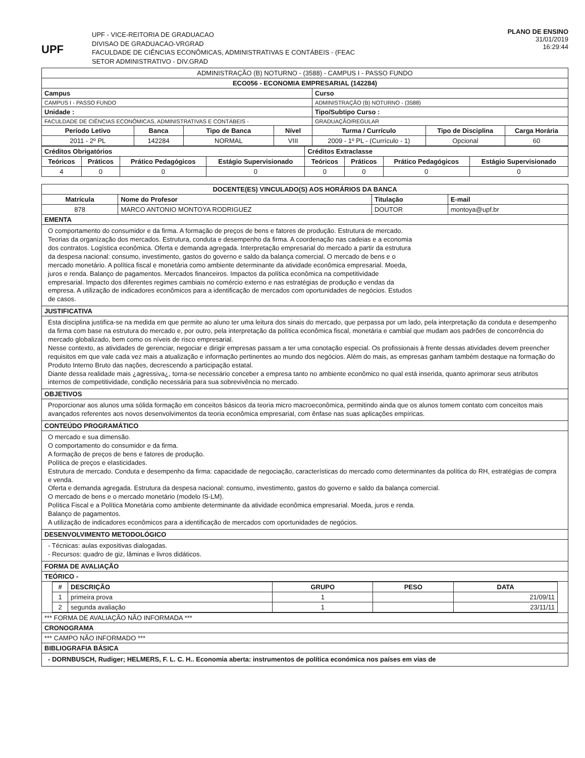UPF
UPF - VICE-REITORIA DE GRADUACAO
DIVISAO DE GRADUACAO-VRGRAD
FACULDADE DE CIÊNCIAS ECONÔMICAS, ADMINISTRATIVAS E CONTÁBEIS - (FEAC
SETOR ADMINISTRATIVO - DIV.GRAD
PLANO DE ENSINO
31/01/2019
16:29:44
| ADMINISTRAÇÃO (B) NOTURNO - (3588) - CAMPUS I - PASSO FUNDO | | | | | | |
| ECO056 - ECONOMIA EMPRESARIAL (142284) | | | | | | |
| Campus | | | | Curso | | |
| CAMPUS I - PASSO FUNDO | | | | ADMINISTRAÇÃO (B) NOTURNO - (3588) | | |
| Unidade : | | | | Tipo/Subtipo Curso : | | |
| FACULDADE DE CIÊNCIAS ECONÔMICAS, ADMINISTRATIVAS E CONTÁBEIS - | | | | GRADUAÇÃO/REGULAR | | |
| Período Letivo | Banca | Tipo de Banca | Nível | Turma / Currículo | Tipo de Disciplina | Carga Horária |
| 2011 - 2º PL | 142284 | NORMAL | VIII | 2009 - 1º PL - (Currículo - 1) | Opcional | 60 |
| Créditos Obrigatórios | | | | Créditos Extraclasse | | | |
| --- | --- | --- | --- | --- | --- | --- | --- |
| Teóricos | Práticos | Prático Pedagógicos | Estágio Supervisionado | Teóricos | Práticos | Prático Pedagógicos | Estágio Supervisionado |
| 4 | 0 | 0 | 0 | 0 | 0 | 0 | 0 |
| DOCENTE(ES) VINCULADO(S) AOS HORÁRIOS DA BANCA | | | |
| --- | --- | --- | --- |
| Matrícula | Nome do Profesor | Titulação | E-mail |
| 878 | MARCO ANTONIO MONTOYA RODRIGUEZ | DOUTOR | montoya@upf.br |
| EMENTA | | | |
| O comportamento do consumidor e da firma. A formação de preços de bens e fatores de produção. Estrutura de mercado. Teorias da organização dos mercados. Estrutura, conduta e desempenho da firma. A coordenação nas cadeias e a economia dos contratos. Logística econômica. Oferta e demanda agregada. Interpretação empresarial do mercado a partir da estrutura da despesa nacional: consumo, investimento, gastos do governo e saldo da balança comercial. O mercado de bens e o mercado monetário. A política fiscal e monetária como ambiente determinante da atividade econômica empresarial. Moeda, juros e renda. Balanço de pagamentos. Mercados financeiros. Impactos da política econômica na competitividade empresarial. Impacto dos diferentes regimes cambiais no comércio externo e nas estratégias de produção e vendas da empresa. A utilização de indicadores econômicos para a identificação de mercados com oportunidades de negócios. Estudos de casos. | | | |
| JUSTIFICATIVA | | | |
| Esta disciplina justifica-se na medida em que permite ao aluno ter uma leitura dos sinais do mercado, que perpassa por um lado, pela interpretação da conduta e desempenho da firma com base na estrutura do mercado e, por outro, pela interpretação da política econômica fiscal, monetária e cambial que mudam aos padrões de concorrência do mercado globalizado, bem como os níveis de risco empresarial. Nesse contexto, as atividades de gerenciar, negociar e dirigir empresas passam a ter uma conotação especial. Os profissionais à frente dessas atividades devem preencher requisitos em que vale cada vez mais a atualização e informação pertinentes ao mundo dos negócios. Além do mais, as empresas ganham também destaque na formação do Produto Interno Bruto das nações, decrescendo a participação estatal. Diante dessa realidade mais ¿agressiva¿, torna-se necessário conceber a empresa tanto no ambiente econômico no qual está inserida, quanto aprimorar seus atributos internos de competitividade, condição necessária para sua sobrevivência no mercado. | | | |
| OBJETIVOS | | | |
| Proporcionar aos alunos uma sólida formação em conceitos básicos da teoria micro macroeconômica, permitindo ainda que os alunos tomem contato com conceitos mais avançados referentes aos novos desenvolvimentos da teoria econômica empresarial, com ênfase nas suas aplicações empíricas. | | | |
| CONTEÚDO PROGRAMÁTICO | | | |
| O mercado e sua dimensão. O comportamento do consumidor e da firma. A formação de preços de bens e fatores de produção. Política de preços e elasticidades. Estrutura de mercado. Conduta e desempenho da firma: capacidade de negociação, características do mercado como determinantes da política do RH, estratégias de compra e venda. Oferta e demanda agregada. Estrutura da despesa nacional: consumo, investimento, gastos do governo e saldo da balança comercial. O mercado de bens e o mercado monetário (modelo IS-LM). Política Fiscal e a Política Monetária como ambiente determinante da atividade econômica empresarial. Moeda, juros e renda. Balanço de pagamentos. A utilização de indicadores econômicos para a identificação de mercados com oportunidades de negócios. | | | |
| DESENVOLVIMENTO METODOLÓGICO | | | |
| - Técnicas: aulas expositivas dialogadas. - Recursos: quadro de giz, lâminas e livros didáticos. | | | |
| FORMA DE AVALIAÇÃO | | | |
| TEÓRICO - | | | |
| / # / DESCRIÇÃO / GRUPO / PESO / DATA / / --- / --- / --- / --- / --- / / 1 / primeira prova / 1 / / 21/09/11 / / 2 / segunda avaliação / 1 / / 23/11/11 / | | | |
| *** FORMA DE AVALIAÇÃO NÃO INFORMADA *** | | | |
| CRONOGRAMA | | | |
| *** CAMPO NÃO INFORMADO *** | | | |
| BIBLIOGRAFIA BÁSICA | | | |
| - DORNBUSCH, Rudiger; HELMERS, F. L. C. H.. Economia aberta: instrumentos de política económica nos países em vias de | | | |